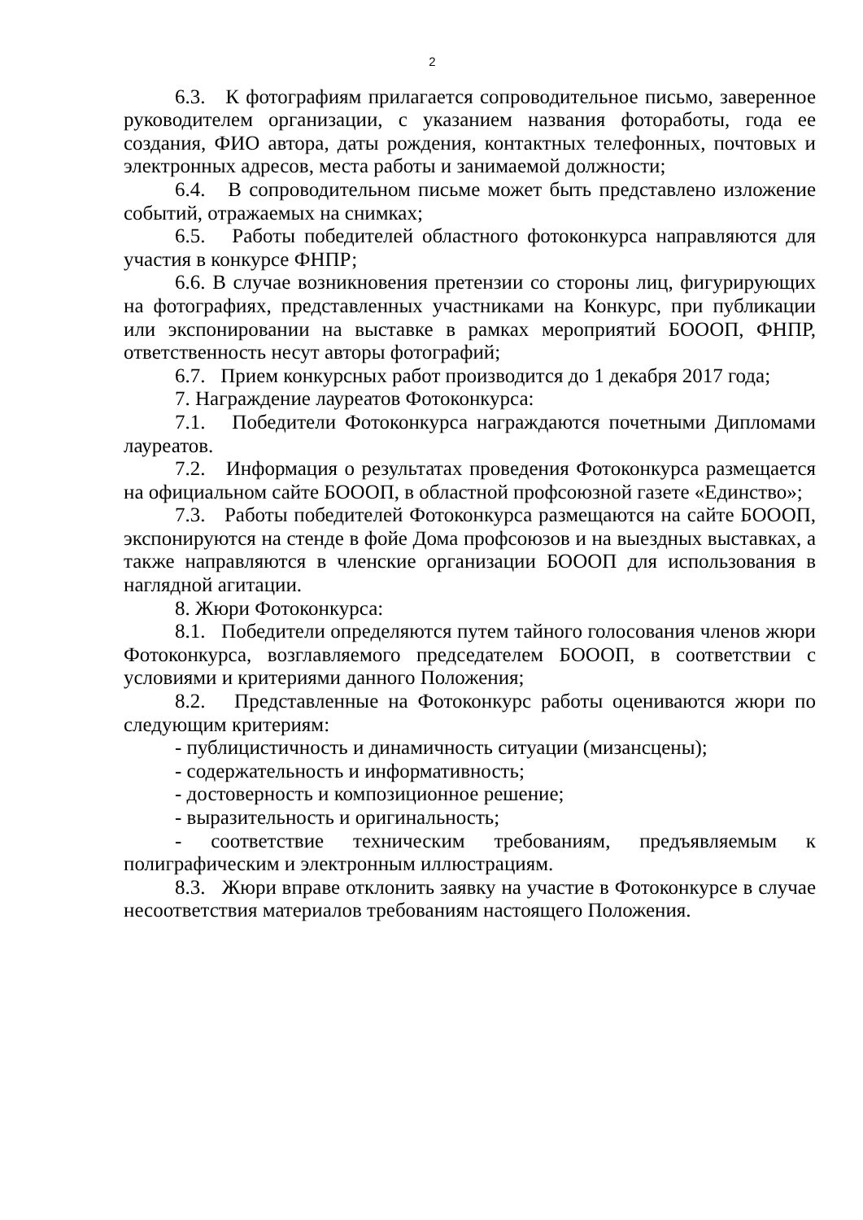2
6.3. К фотографиям прилагается сопроводительное письмо, заверенное руководителем организации, с указанием названия фотоработы, года ее создания, ФИО автора, даты рождения, контактных телефонных, почтовых и электронных адресов, места работы и занимаемой должности;
6.4. В сопроводительном письме может быть представлено изложение событий, отражаемых на снимках;
6.5. Работы победителей областного фотоконкурса направляются для участия в конкурсе ФНПР;
6.6. В случае возникновения претензии со стороны лиц, фигурирующих на фотографиях, представленных участниками на Конкурс, при публикации или экспонировании на выставке в рамках мероприятий БОООП, ФНПР, ответственность несут авторы фотографий;
6.7. Прием конкурсных работ производится до 1 декабря 2017 года;
7. Награждение лауреатов Фотоконкурса:
7.1. Победители Фотоконкурса награждаются почетными Дипломами лауреатов.
7.2. Информация о результатах проведения Фотоконкурса размещается на официальном сайте БОООП, в областной профсоюзной газете «Единство»;
7.3. Работы победителей Фотоконкурса размещаются на сайте БОООП, экспонируются на стенде в фойе Дома профсоюзов и на выездных выставках, а также направляются в членские организации БОООП для использования в наглядной агитации.
8. Жюри Фотоконкурса:
8.1. Победители определяются путем тайного голосования членов жюри Фотоконкурса, возглавляемого председателем БОООП, в соответствии с условиями и критериями данного Положения;
8.2. Представленные на Фотоконкурс работы оцениваются жюри по следующим критериям:
- публицистичность и динамичность ситуации (мизансцены);
- содержательность и информативность;
- достоверность и композиционное решение;
- выразительность и оригинальность;
- соответствие техническим требованиям, предъявляемым к полиграфическим и электронным иллюстрациям.
8.3. Жюри вправе отклонить заявку на участие в Фотоконкурсе в случае несоответствия материалов требованиям настоящего Положения.